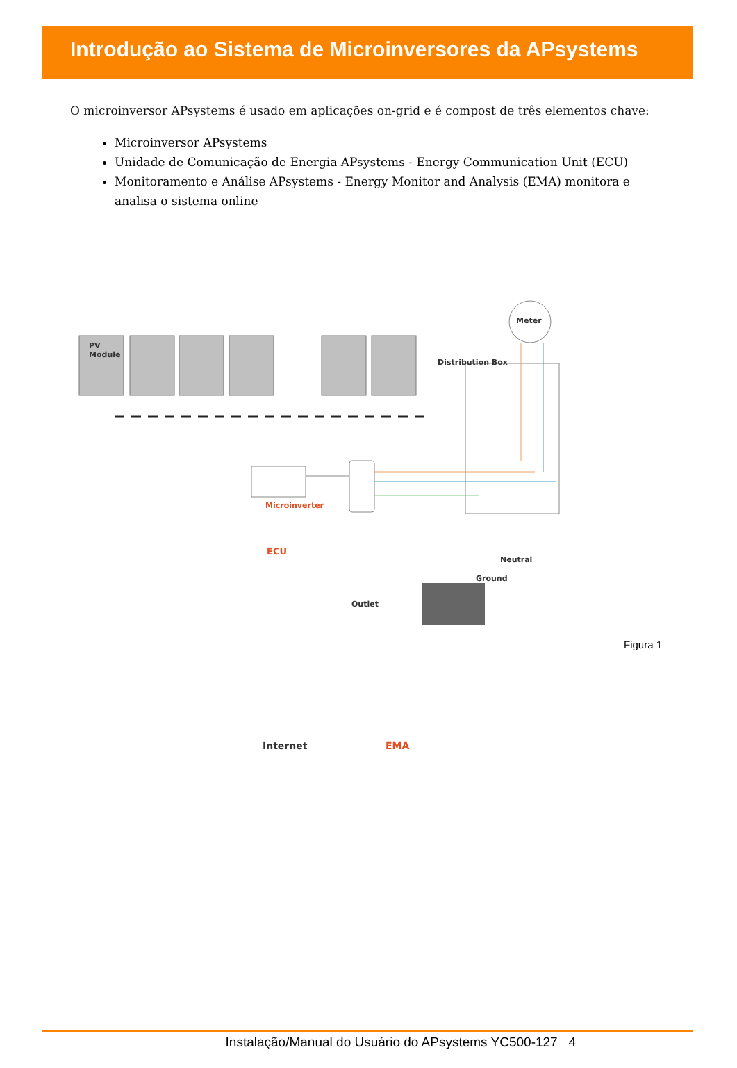Introdução ao Sistema de Microinversores da APsystems
O microinversor APsystems é usado em aplicações on-grid e é compost de três elementos chave:
Microinversor APsystems
Unidade de Comunicação de Energia APsystems - Energy Communication Unit (ECU)
Monitoramento e Análise APsystems - Energy Monitor and Analysis (EMA) monitora e analisa o sistema online
PV
Module
Meter
Distribution Box
Microinverter
ECU
Neutral
Ground
Outlet
Internet EMA
Figura 1
Instalação/Manual do Usuário do APsystems YC500-127 4